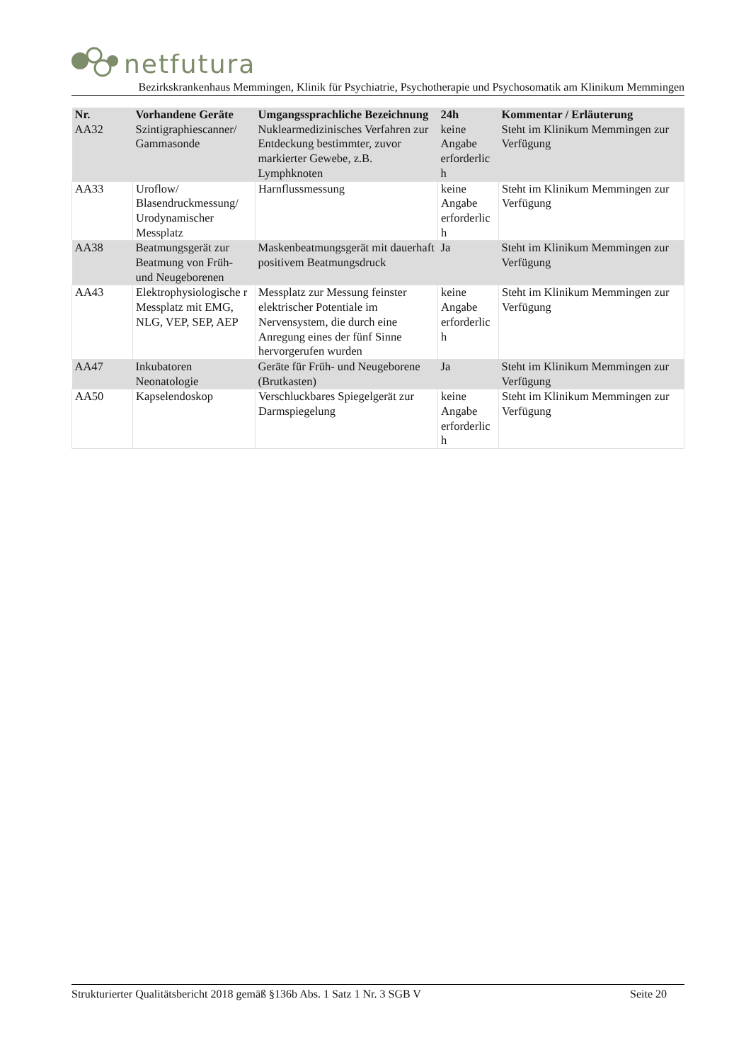netfutura
Bezirkskrankenhaus Memmingen, Klinik für Psychiatrie, Psychotherapie und Psychosomatik am Klinikum Memmingen
| Nr. | Vorhandene Geräte | Umgangssprachliche Bezeichnung | 24h | Kommentar / Erläuterung |
| --- | --- | --- | --- | --- |
| AA32 | Szintigraphiescanner/ Gammasonde | Nuklearmedizinisches Verfahren zur Entdeckung bestimmter, zuvor markierter Gewebe, z.B. Lymphknoten | keine Angabe erforderlic h | Steht im Klinikum Memmingen zur Verfügung |
| AA33 | Uroflow/ Blasendruckmessung/ Urodynamischer Messplatz | Harnflussmessung | keine Angabe erforderlic h | Steht im Klinikum Memmingen zur Verfügung |
| AA38 | Beatmungsgerät zur Beatmung von Früh- und Neugeborenen | Maskenbeatmungsgerät mit dauerhaft positivem Beatmungsdruck | Ja | Steht im Klinikum Memmingen zur Verfügung |
| AA43 | Elektrophysiologische r Messplatz mit EMG, NLG, VEP, SEP, AEP | Messplatz zur Messung feinster elektrischer Potentiale im Nervensystem, die durch eine Anregung eines der fünf Sinne hervorgerufen wurden | keine Angabe erforderlic h | Steht im Klinikum Memmingen zur Verfügung |
| AA47 | Inkubatoren Neonatologie | Geräte für Früh- und Neugeborene (Brutkasten) | Ja | Steht im Klinikum Memmingen zur Verfügung |
| AA50 | Kapselendoskop | Verschluckbares Spiegelgerät zur Darmspiegelung | keine Angabe erforderlic h | Steht im Klinikum Memmingen zur Verfügung |
Strukturierter Qualitätsbericht 2018 gemäß §136b Abs. 1 Satz 1 Nr. 3 SGB V Seite 20